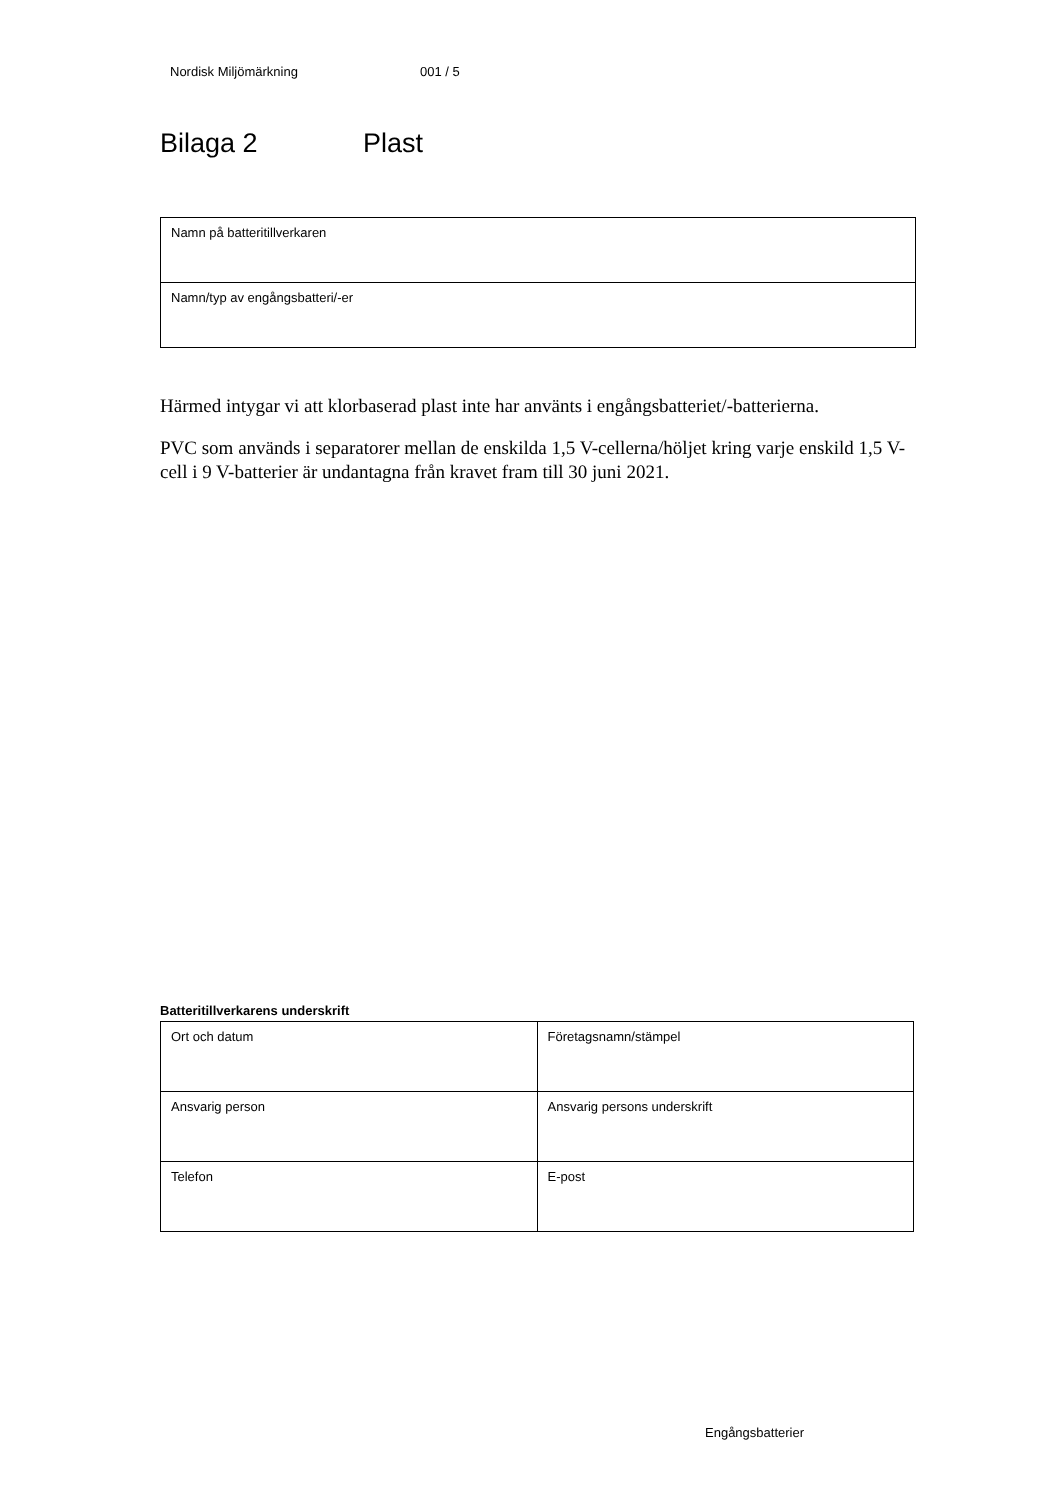Nordisk Miljömärkning 001 / 5
Bilaga 2 Plast
| Namn på batteritillverkaren |
| Namn/typ av engångsbatteri/-er |
Härmed intygar vi att klorbaserad plast inte har använts i engångsbatteriet/-batterierna.
PVC som används i separatorer mellan de enskilda 1,5 V-cellerna/höljet kring varje enskild 1,5 V-cell i 9 V-batterier är undantagna från kravet fram till 30 juni 2021.
Batteritillverkarens underskrift
| Ort och datum | Företagsnamn/stämpel |
| Ansvarig person | Ansvarig persons underskrift |
| Telefon | E-post |
Engångsbatterier